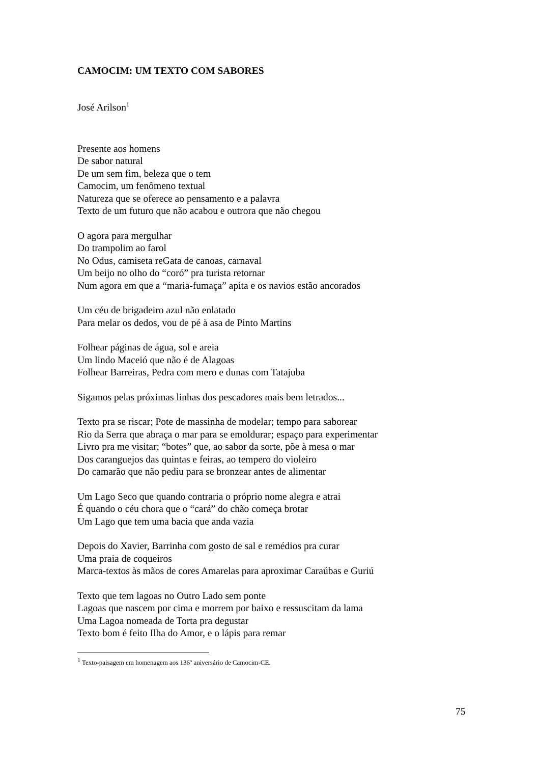CAMOCIM: UM TEXTO COM SABORES
José Arilson<sup>1</sup>
Presente aos homens
De sabor natural
De um sem fim, beleza que o tem
Camocim, um fenômeno textual
Natureza que se oferece ao pensamento e a palavra
Texto de um futuro que não acabou e outrora que não chegou
O agora para mergulhar
Do trampolim ao farol
No Odus, camiseta reGata de canoas, carnaval
Um beijo no olho do “coró” pra turista retornar
Num agora em que a “maria-fumaça” apita e os navios estão ancorados
Um céu de brigadeiro azul não enlatado
Para melar os dedos, vou de pé à asa de Pinto Martins
Folhear páginas de água, sol e areia
Um lindo Maceió que não é de Alagoas
Folhear Barreiras, Pedra com mero e dunas com Tatajuba
Sigamos pelas próximas linhas dos pescadores mais bem letrados...
Texto pra se riscar; Pote de massinha de modelar; tempo para saborear
Rio da Serra que abraça o mar para se emoldurar; espaço para experimentar
Livro pra me visitar; “botes” que, ao sabor da sorte, põe à mesa o mar
Dos caranguejos das quintas e feiras, ao tempero do violeiro
Do camarão que não pediu para se bronzear antes de alimentar
Um Lago Seco que quando contraria o próprio nome alegra e atrai
É quando o céu chora que o “cará” do chão começa brotar
Um Lago que tem uma bacia que anda vazia
Depois do Xavier, Barrinha com gosto de sal e remédios pra curar
Uma praia de coqueiros
Marca-textos às mãos de cores Amarelas para aproximar Caraúbas e Guriú
Texto que tem lagoas no Outro Lado sem ponte
Lagoas que nascem por cima e morrem por baixo e ressuscitam da lama
Uma Lagoa nomeada de Torta pra degustar
Texto bom é feito Ilha do Amor, e o lápis para remar
<sup>1</sup> Texto-paisagem em homenagem aos 136º aniversário de Camocim-CE.
75